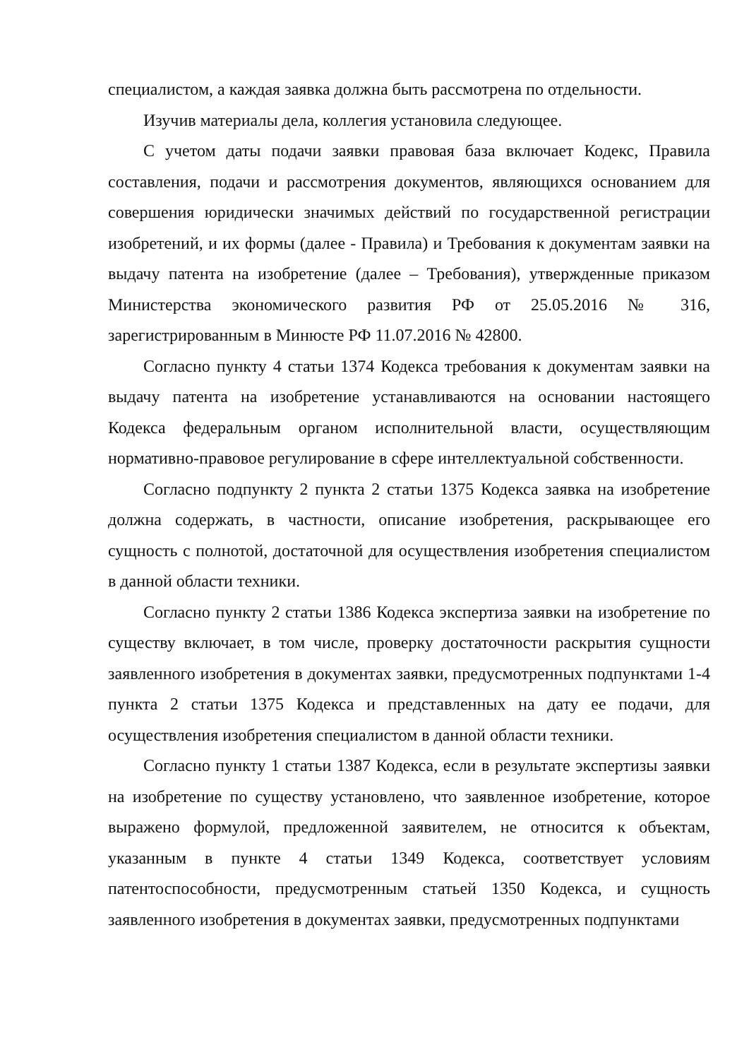специалистом, а каждая заявка должна быть рассмотрена по отдельности.
Изучив материалы дела, коллегия установила следующее.
С учетом даты подачи заявки правовая база включает Кодекс, Правила составления, подачи и рассмотрения документов, являющихся основанием для совершения юридически значимых действий по государственной регистрации изобретений, и их формы (далее - Правила) и Требования к документам заявки на выдачу патента на изобретение (далее – Требования), утвержденные приказом Министерства экономического развития РФ от 25.05.2016 № 316, зарегистрированным в Минюсте РФ 11.07.2016 № 42800.
Согласно пункту 4 статьи 1374 Кодекса требования к документам заявки на выдачу патента на изобретение устанавливаются на основании настоящего Кодекса федеральным органом исполнительной власти, осуществляющим нормативно-правовое регулирование в сфере интеллектуальной собственности.
Согласно подпункту 2 пункта 2 статьи 1375 Кодекса заявка на изобретение должна содержать, в частности, описание изобретения, раскрывающее его сущность с полнотой, достаточной для осуществления изобретения специалистом в данной области техники.
Согласно пункту 2 статьи 1386 Кодекса экспертиза заявки на изобретение по существу включает, в том числе, проверку достаточности раскрытия сущности заявленного изобретения в документах заявки, предусмотренных подпунктами 1-4 пункта 2 статьи 1375 Кодекса и представленных на дату ее подачи, для осуществления изобретения специалистом в данной области техники.
Согласно пункту 1 статьи 1387 Кодекса, если в результате экспертизы заявки на изобретение по существу установлено, что заявленное изобретение, которое выражено формулой, предложенной заявителем, не относится к объектам, указанным в пункте 4 статьи 1349 Кодекса, соответствует условиям патентоспособности, предусмотренным статьей 1350 Кодекса, и сущность заявленного изобретения в документах заявки, предусмотренных подпунктами